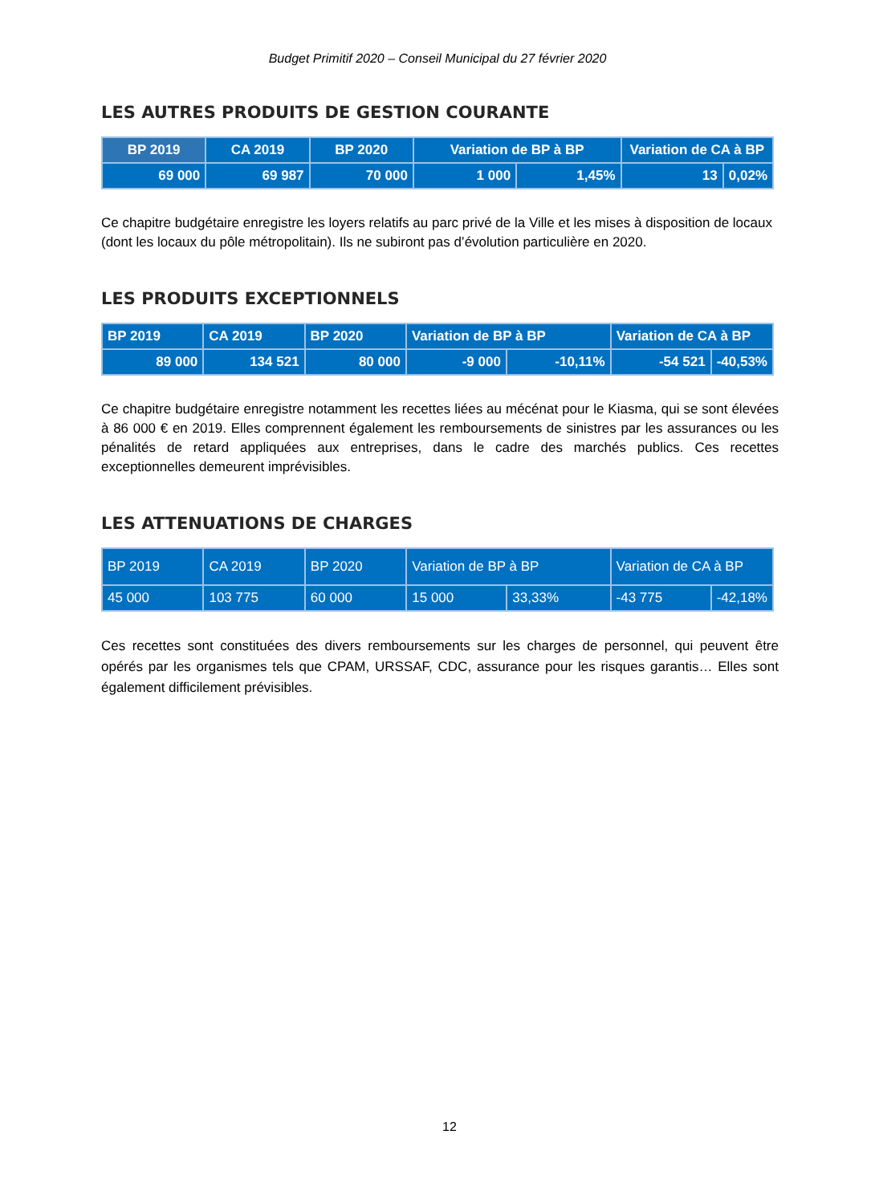Budget Primitif 2020 – Conseil Municipal du 27 février 2020
LES AUTRES PRODUITS DE GESTION COURANTE
| BP 2019 | CA 2019 | BP 2020 | Variation de BP à BP | | Variation de CA à BP | |
| --- | --- | --- | --- | --- | --- | --- |
| 69 000 | 69 987 | 70 000 | 1 000 | 1,45% | 13 | 0,02% |
Ce chapitre budgétaire enregistre les loyers relatifs au parc privé de la Ville et les mises à disposition de locaux (dont les locaux du pôle métropolitain). Ils ne subiront pas d’évolution particulière en 2020.
LES PRODUITS EXCEPTIONNELS
| BP 2019 | CA 2019 | BP 2020 | Variation de BP à BP | | Variation de CA à BP | |
| --- | --- | --- | --- | --- | --- | --- |
| 89 000 | 134 521 | 80 000 | -9 000 | -10,11% | -54 521 | -40,53% |
Ce chapitre budgétaire enregistre notamment les recettes liées au mécénat pour le Kiasma, qui se sont élevées à 86 000 € en 2019. Elles comprennent également les remboursements de sinistres par les assurances ou les pénalités de retard appliquées aux entreprises, dans le cadre des marchés publics. Ces recettes exceptionnelles demeurent imprévisibles.
LES ATTENUATIONS DE CHARGES
| BP 2019 | CA 2019 | BP 2020 | Variation de BP à BP | | Variation de CA à BP | |
| --- | --- | --- | --- | --- | --- | --- |
| 45 000 | 103 775 | 60 000 | 15 000 | 33,33% | -43 775 | -42,18% |
Ces recettes sont constituées des divers remboursements sur les charges de personnel, qui peuvent être opérés par les organismes tels que CPAM, URSSAF, CDC, assurance pour les risques garantis… Elles sont également difficilement prévisibles.
12